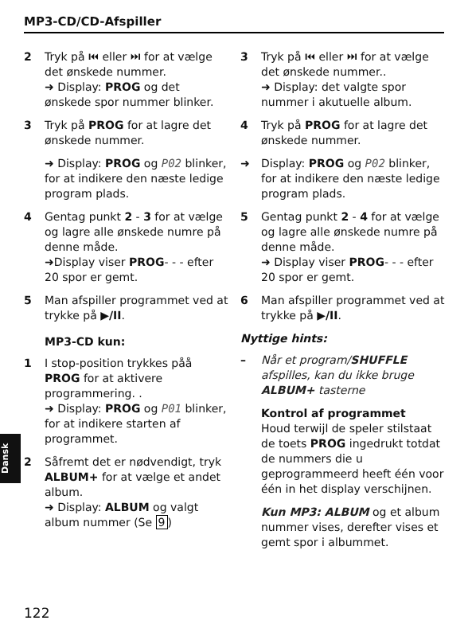MP3-CD/CD-Afspiller
2 Tryk på ⏮ eller ⏭ for at vælge det ønskede nummer.
➜ Display: PROG og det ønskede spor nummer blinker.
3 Tryk på PROG for at lagre det ønskede nummer.
➜ Display: PROG og P02 blinker, for at indikere den næste ledige program plads.
4 Gentag punkt 2 - 3 for at vælge og lagre alle ønskede numre på denne måde.
➜Display viser PROG- - - efter 20 spor er gemt.
5 Man afspiller programmet ved at trykke på ▶/II.
MP3-CD kun:
1 I stop-position trykkes påå PROG for at aktivere programmering. .
➜ Display: PROG og P01 blinker, for at indikere starten af programmet.
2 Såfremt det er nødvendigt, tryk ALBUM+ for at vælge et andet album.
➜ Display: ALBUM og valgt album nummer (Se 9)
3 Tryk på ⏮ eller ⏭ for at vælge det ønskede nummer..
➜ Display: det valgte spor nummer i akutuelle album.
4 Tryk på PROG for at lagre det ønskede nummer.
➜ Display: PROG og P02 blinker, for at indikere den næste ledige program plads.
5 Gentag punkt 2 - 4 for at vælge og lagre alle ønskede numre på denne måde.
➜ Display viser PROG- - - efter 20 spor er gemt.
6 Man afspiller programmet ved at trykke på ▶/II.
Nyttige hints:
– Når et program/SHUFFLE afspilles, kan du ikke bruge ALBUM+ tasterne
Kontrol af programmet
Houd terwijl de speler stilstaat de toets PROG ingedrukt totdat de nummers die u geprogrammeerd heeft één voor één in het display verschijnen.
Kun MP3: ALBUM og et album nummer vises, derefter vises et gemt spor i albummet.
Dansk
122